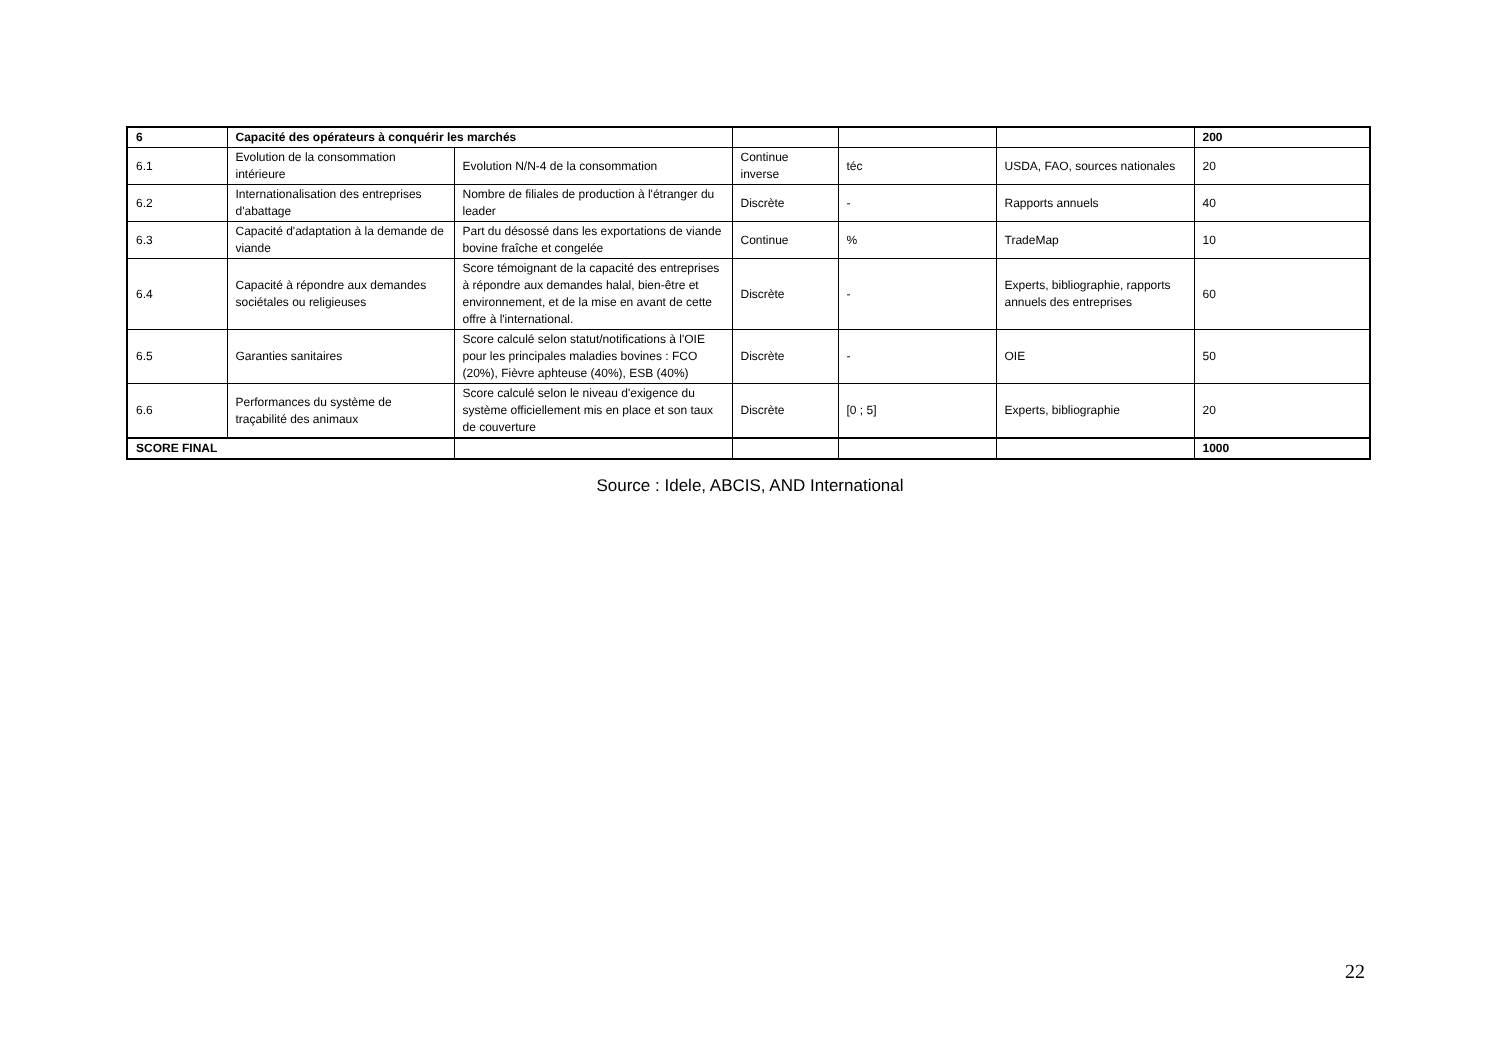| 6 | Capacité des opérateurs à conquérir les marchés | | | | | 200 |
| 6.1 | Evolution de la consommation intérieure | Evolution N/N-4 de la consommation | Continue inverse | téc | USDA, FAO, sources nationales | 20 |
| 6.2 | Internationalisation des entreprises d'abattage | Nombre de filiales de production à l'étranger du leader | Discrète | - | Rapports annuels | 40 |
| 6.3 | Capacité d'adaptation à la demande de viande | Part du désossé dans les exportations de viande bovine fraîche et congelée | Continue | % | TradeMap | 10 |
| 6.4 | Capacité à répondre aux demandes sociétales ou religieuses | Score témoignant de la capacité des entreprises à répondre aux demandes halal, bien-être et environnement, et de la mise en avant de cette offre à l'international. | Discrète | - | Experts, bibliographie, rapports annuels des entreprises | 60 |
| 6.5 | Garanties sanitaires | Score calculé selon statut/notifications à l'OIE pour les principales maladies bovines : FCO (20%), Fièvre aphteuse (40%), ESB (40%) | Discrète | - | OIE | 50 |
| 6.6 | Performances du système de traçabilité des animaux | Score calculé selon le niveau d'exigence du système officiellement mis en place et son taux de couverture | Discrète | [0 ; 5] | Experts, bibliographie | 20 |
| SCORE FINAL | | | | | | 1000 |
Source : Idele, ABCIS, AND International
22